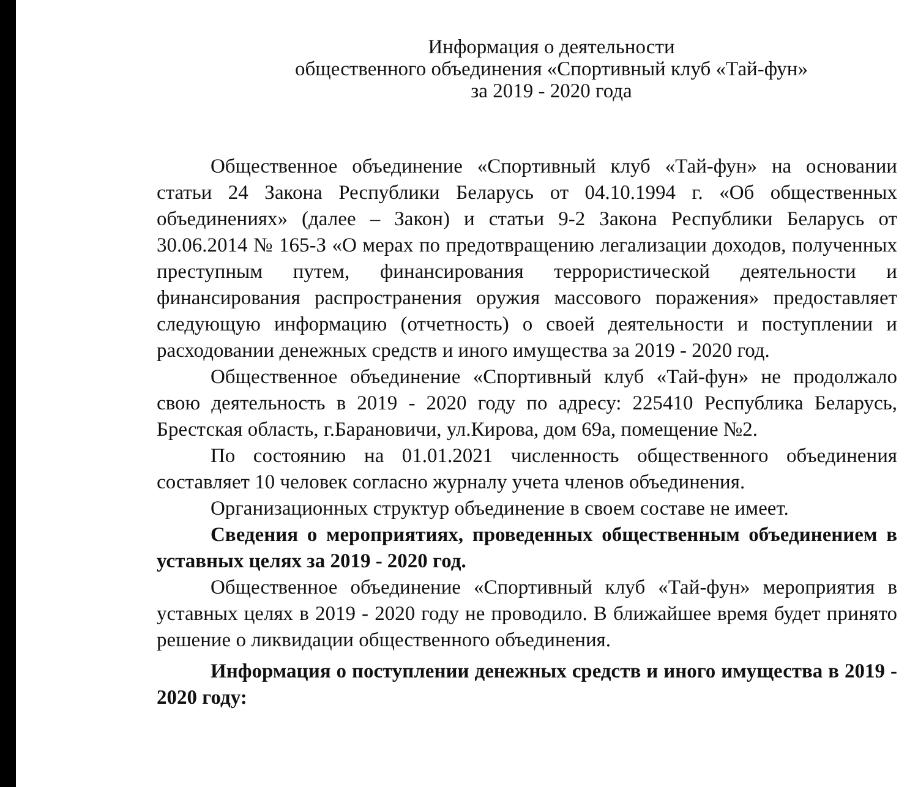Информация о деятельности
общественного объединения «Спортивный клуб «Тай-фун»
за 2019 - 2020 года
Общественное объединение «Спортивный клуб «Тай-фун» на основании статьи 24 Закона Республики Беларусь от 04.10.1994 г. «Об общественных объединениях» (далее – Закон) и статьи 9-2 Закона Республики Беларусь от 30.06.2014 № 165-З «О мерах по предотвращению легализации доходов, полученных преступным путем, финансирования террористической деятельности и финансирования распространения оружия массового поражения» предоставляет следующую информацию (отчетность) о своей деятельности и поступлении и расходовании денежных средств и иного имущества за 2019 - 2020 год.
Общественное объединение «Спортивный клуб «Тай-фун» не продолжало свою деятельность в 2019 - 2020 году по адресу: 225410 Республика Беларусь, Брестская область, г.Барановичи, ул.Кирова, дом 69а, помещение №2.
По состоянию на 01.01.2021 численность общественного объединения составляет 10 человек согласно журналу учета членов объединения.
Организационных структур объединение в своем составе не имеет.
Сведения о мероприятиях, проведенных общественным объединением в уставных целях за 2019 - 2020 год.
Общественное объединение «Спортивный клуб «Тай-фун» мероприятия в уставных целях в 2019 - 2020 году не проводило. В ближайшее время будет принято решение о ликвидации общественного объединения.
Информация о поступлении денежных средств и иного имущества в 2019 - 2020 году: